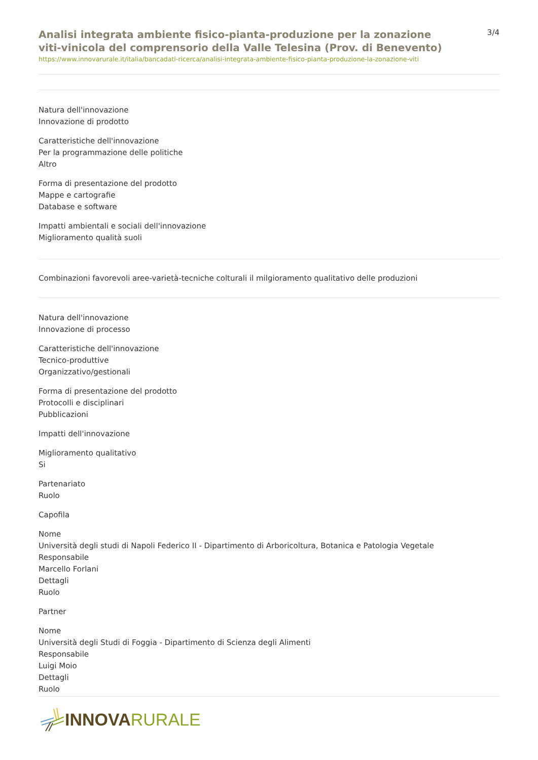Analisi integrata ambiente fisico-pianta-produzione per la zonazione viti-vinicola del comprensorio della Valle Telesina (Prov. di Benevento)
https://www.innovarurale.it/italia/bancadati-ricerca/analisi-integrata-ambiente-fisico-pianta-produzione-la-zonazione-viti
3/4
Natura dell'innovazione
Innovazione di prodotto
Caratteristiche dell'innovazione
Per la programmazione delle politiche
Altro
Forma di presentazione del prodotto
Mappe e cartografie
Database e software
Impatti ambientali e sociali dell'innovazione
Miglioramento qualità suoli
Combinazioni favorevoli aree-varietà-tecniche colturali il milgioramento qualitativo delle produzioni
Natura dell'innovazione
Innovazione di processo
Caratteristiche dell'innovazione
Tecnico-produttive
Organizzativo/gestionali
Forma di presentazione del prodotto
Protocolli e disciplinari
Pubblicazioni
Impatti dell'innovazione
Miglioramento qualitativo
Si
Partenariato
Ruolo
Capofila
Nome
Università degli studi di Napoli Federico II - Dipartimento di Arboricoltura, Botanica e Patologia Vegetale
Responsabile
Marcello Forlani
Dettagli
Ruolo
Partner
Nome
Università degli Studi di Foggia - Dipartimento di Scienza degli Alimenti
Responsabile
Luigi Moio
Dettagli
Ruolo
INNOVA RURALE